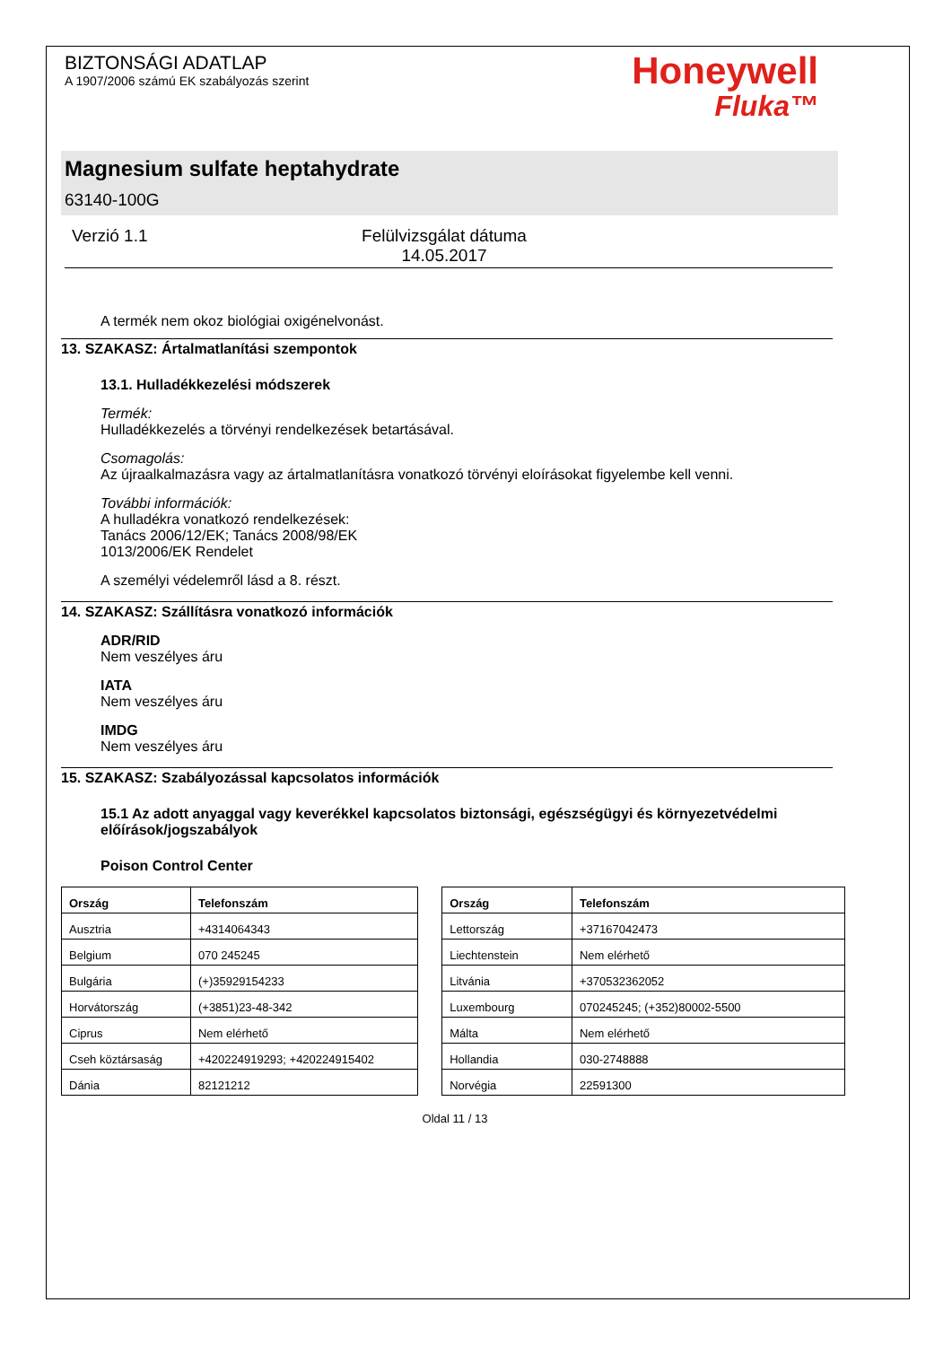BIZTONSÁGI ADATLAP
A 1907/2006 számú EK szabályozás szerint
Honeywell
Fluka™
Magnesium sulfate heptahydrate
63140-100G
Verzió 1.1 Felülvizsgálat dátuma 14.05.2017
A termék nem okoz biológiai oxigénelvonást.
13. SZAKASZ: Ártalmatlanítási szempontok
13.1. Hulladékkezelési módszerek
Termék:
Hulladékkezelés a törvényi rendelkezések betartásával.
Csomagolás:
Az újraalkalmazásra vagy az ártalmatlanításra vonatkozó törvényi eloírásokat figyelembe kell venni.
További információk:
A hulladékra vonatkozó rendelkezések:
Tanács 2006/12/EK; Tanács 2008/98/EK
1013/2006/EK Rendelet
A személyi védelemről lásd a 8. részt.
14. SZAKASZ: Szállításra vonatkozó információk
ADR/RID
Nem veszélyes áru
IATA
Nem veszélyes áru
IMDG
Nem veszélyes áru
15. SZAKASZ: Szabályozással kapcsolatos információk
15.1 Az adott anyaggal vagy keverékkel kapcsolatos biztonsági, egészségügyi és környezetvédelmi előírások/jogszabályok
Poison Control Center
| Ország | Telefonszám |
| --- | --- |
| Ausztria | +4314064343 |
| Belgium | 070 245245 |
| Bulgária | (+)35929154233 |
| Horvátország | (+3851)23-48-342 |
| Ciprus | Nem elérhető |
| Cseh köztársaság | +420224919293; +420224915402 |
| Dánia | 82121212 |
| Ország | Telefonszám |
| --- | --- |
| Lettország | +37167042473 |
| Liechtenstein | Nem elérhető |
| Litvánia | +370532362052 |
| Luxembourg | 070245245; (+352)80002-5500 |
| Málta | Nem elérhető |
| Hollandia | 030-2748888 |
| Norvégia | 22591300 |
Oldal 11 / 13